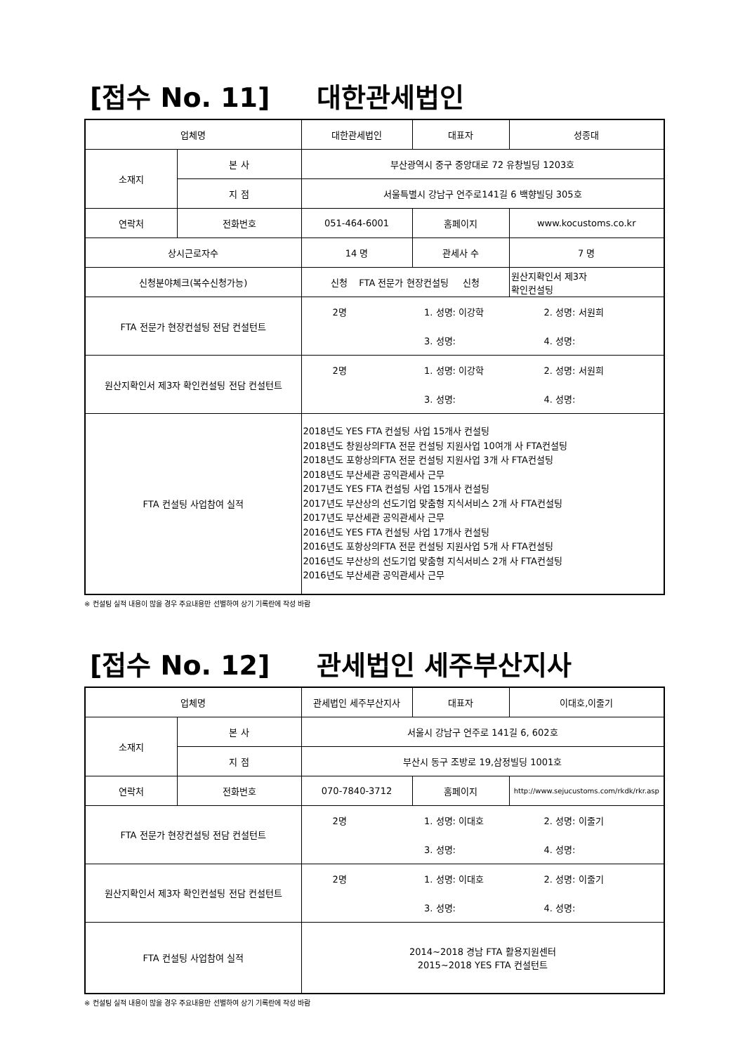[접수 No. 11] 대한관세법인
| 업체명 | | 대한관세법인 | 대표자 | 성종대 |
| 소재지 | 본 사 | 부산광역시 중구 중앙대로 72 유창빌딩 1203호 | | |
| | 지 점 | 서울특별시 강남구 언주로141길 6 백향빌딩 305호 | | |
| 연락처 | 전화번호 | 051-464-6001 | 홈페이지 | www.kocustoms.co.kr |
| 상시근로자수 | | 14 명 | 관세사 수 | 7 명 |
| 신청분야체크(복수신청가능) | | 신청 FTA 전문가 현장컨설팅 신청 | | 원산지확인서 제3자 확인컨설팅 |
| FTA 전문가 현장컨설팅 전담 컨설턴트 | | / 2명 / 1. 성명: 이강학 / 2. 성명: 서원희 / / / 3. 성명: / 4. 성명: / | | |
| 원산지확인서 제3자 확인컨설팅 전담 컨설턴트 | | / 2명 / 1. 성명: 이강학 / 2. 성명: 서원희 / / / 3. 성명: / 4. 성명: / | | |
| FTA 컨설팅 사업참여 실적 | | 2018년도 YES FTA 컨설팅 사업 15개사 컨설팅 2018년도 창원상의FTA 전문 컨설팅 지원사업 10여개 사 FTA컨설팅 2018년도 포항상의FTA 전문 컨설팅 지원사업 3개 사 FTA컨설팅 2018년도 부산세관 공익관세사 근무 2017년도 YES FTA 컨설팅 사업 15개사 컨설팅 2017년도 부산상의 선도기업 맞춤형 지식서비스 2개 사 FTA컨설팅 2017년도 부산세관 공익관세사 근무 2016년도 YES FTA 컨설팅 사업 17개사 컨설팅 2016년도 포항상의FTA 전문 컨설팅 지원사업 5개 사 FTA컨설팅 2016년도 부산상의 선도기업 맞춤형 지식서비스 2개 사 FTA컨설팅 2016년도 부산세관 공익관세사 근무 | | |
※ 컨설팅 실적 내용이 많을 경우 주요내용만 선별하여 상기 기록란에 작성 바람
[접수 No. 12] 관세법인 세주부산지사
| 업체명 | | 관세법인 세주부산지사 | 대표자 | 이대호,이줄기 |
| 소재지 | 본 사 | 서울시 강남구 언주로 141길 6, 602호 | | |
| | 지 점 | 부산시 동구 조방로 19,삼정빌딩 1001호 | | |
| 연락처 | 전화번호 | 070-7840-3712 | 홈페이지 | http://www.sejucustoms.com/rkdk/rkr.asp |
| FTA 전문가 현장컨설팅 전담 컨설턴트 | | / 2명 / 1. 성명: 이대호 / 2. 성명: 이줄기 / / / 3. 성명: / 4. 성명: / | | |
| 원산지확인서 제3자 확인컨설팅 전담 컨설턴트 | | / 2명 / 1. 성명: 이대호 / 2. 성명: 이줄기 / / / 3. 성명: / 4. 성명: / | | |
| FTA 컨설팅 사업참여 실적 | | 2014~2018 경남 FTA 활용지원센터 2015~2018 YES FTA 컨설턴트 | | |
※ 컨설팅 실적 내용이 많을 경우 주요내용만 선별하여 상기 기록란에 작성 바람